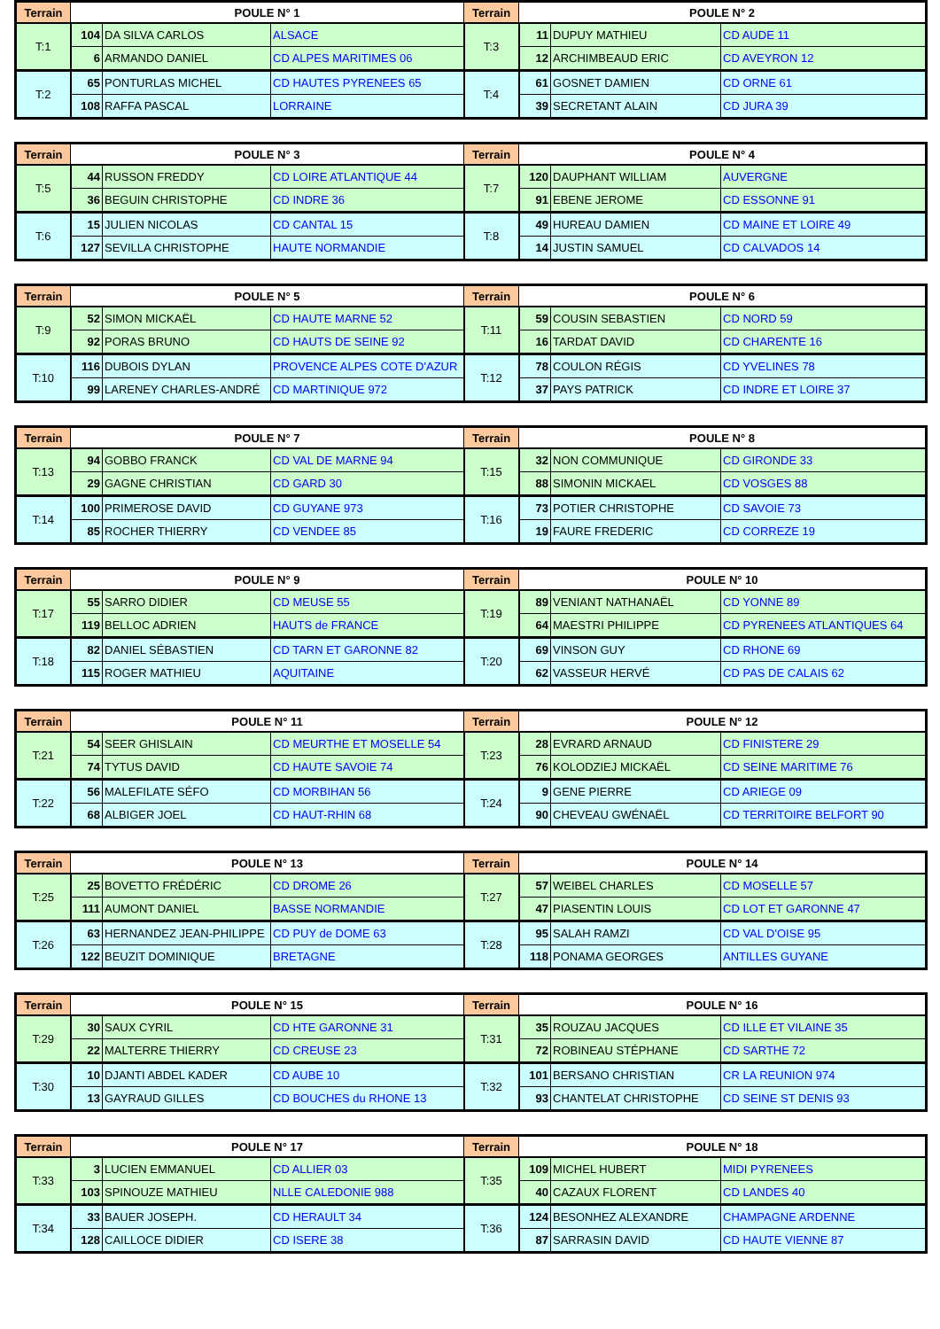| Terrain | POULE N° 1 | | | Terrain | POULE N° 2 | | |
| --- | --- | --- | --- | --- | --- | --- | --- |
| T:1 | 104 | DA SILVA CARLOS | ALSACE | T:3 | 11 | DUPUY MATHIEU | CD AUDE 11 |
| | 6 | ARMANDO DANIEL | CD ALPES MARITIMES 06 | | 12 | ARCHIMBEAUD ERIC | CD AVEYRON 12 |
| T:2 | 65 | PONTURLAS MICHEL | CD HAUTES PYRENEES 65 | T:4 | 61 | GOSNET DAMIEN | CD ORNE 61 |
| | 108 | RAFFA PASCAL | LORRAINE | | 39 | SECRETANT ALAIN | CD JURA 39 |
| Terrain | POULE N° 3 | | | Terrain | POULE N° 4 | | |
| --- | --- | --- | --- | --- | --- | --- | --- |
| T:5 | 44 | RUSSON FREDDY | CD LOIRE ATLANTIQUE 44 | T:7 | 120 | DAUPHANT WILLIAM | AUVERGNE |
| | 36 | BEGUIN CHRISTOPHE | CD INDRE 36 | | 91 | EBENE JEROME | CD ESSONNE 91 |
| T:6 | 15 | JULIEN NICOLAS | CD CANTAL 15 | T:8 | 49 | HUREAU DAMIEN | CD MAINE ET LOIRE 49 |
| | 127 | SEVILLA CHRISTOPHE | HAUTE NORMANDIE | | 14 | JUSTIN SAMUEL | CD CALVADOS 14 |
| Terrain | POULE N° 5 | | | Terrain | POULE N° 6 | | |
| --- | --- | --- | --- | --- | --- | --- | --- |
| T:9 | 52 | SIMON MICKAËL | CD HAUTE MARNE 52 | T:11 | 59 | COUSIN SEBASTIEN | CD NORD 59 |
| | 92 | PORAS BRUNO | CD HAUTS DE SEINE 92 | | 16 | TARDAT DAVID | CD CHARENTE 16 |
| T:10 | 116 | DUBOIS DYLAN | PROVENCE ALPES COTE D'AZUR | T:12 | 78 | COULON RÉGIS | CD YVELINES 78 |
| | 99 | LARENEY CHARLES-ANDRÉ | CD MARTINIQUE 972 | | 37 | PAYS PATRICK | CD INDRE ET LOIRE 37 |
| Terrain | POULE N° 7 | | | Terrain | POULE N° 8 | | |
| --- | --- | --- | --- | --- | --- | --- | --- |
| T:13 | 94 | GOBBO FRANCK | CD VAL DE MARNE 94 | T:15 | 32 | NON COMMUNIQUE | CD GIRONDE 33 |
| | 29 | GAGNE CHRISTIAN | CD GARD 30 | | 88 | SIMONIN MICKAEL | CD VOSGES 88 |
| T:14 | 100 | PRIMEROSE DAVID | CD GUYANE 973 | T:16 | 73 | POTIER CHRISTOPHE | CD SAVOIE 73 |
| | 85 | ROCHER THIERRY | CD VENDEE 85 | | 19 | FAURE FREDERIC | CD CORREZE 19 |
| Terrain | POULE N° 9 | | | Terrain | POULE N° 10 | | |
| --- | --- | --- | --- | --- | --- | --- | --- |
| T:17 | 55 | SARRO DIDIER | CD MEUSE 55 | T:19 | 89 | VENIANT NATHANAËL | CD YONNE 89 |
| | 119 | BELLOC ADRIEN | HAUTS de FRANCE | | 64 | MAESTRI PHILIPPE | CD PYRENEES ATLANTIQUES 64 |
| T:18 | 82 | DANIEL SÉBASTIEN | CD TARN ET GARONNE 82 | T:20 | 69 | VINSON GUY | CD RHONE 69 |
| | 115 | ROGER MATHIEU | AQUITAINE | | 62 | VASSEUR HERVÉ | CD PAS DE CALAIS 62 |
| Terrain | POULE N° 11 | | | Terrain | POULE N° 12 | | |
| --- | --- | --- | --- | --- | --- | --- | --- |
| T:21 | 54 | SEER GHISLAIN | CD MEURTHE ET MOSELLE 54 | T:23 | 28 | EVRARD ARNAUD | CD FINISTERE 29 |
| | 74 | TYTUS DAVID | CD HAUTE SAVOIE 74 | | 76 | KOLODZIEJ MICKAËL | CD SEINE MARITIME 76 |
| T:22 | 56 | MALEFILATE SÉFO | CD MORBIHAN 56 | T:24 | 9 | GENE PIERRE | CD ARIEGE 09 |
| | 68 | ALBIGER JOEL | CD HAUT-RHIN 68 | | 90 | CHEVEAU GWÉNAËL | CD TERRITOIRE BELFORT 90 |
| Terrain | POULE N° 13 | | | Terrain | POULE N° 14 | | |
| --- | --- | --- | --- | --- | --- | --- | --- |
| T:25 | 25 | BOVETTO FRÉDÉRIC | CD DROME 26 | T:27 | 57 | WEIBEL CHARLES | CD MOSELLE 57 |
| | 111 | AUMONT DANIEL | BASSE NORMANDIE | | 47 | PIASENTIN LOUIS | CD LOT ET GARONNE 47 |
| T:26 | 63 | HERNANDEZ JEAN-PHILIPPE | CD PUY de DOME 63 | T:28 | 95 | SALAH RAMZI | CD VAL D'OISE 95 |
| | 122 | BEUZIT DOMINIQUE | BRETAGNE | | 118 | PONAMA GEORGES | ANTILLES GUYANE |
| Terrain | POULE N° 15 | | | Terrain | POULE N° 16 | | |
| --- | --- | --- | --- | --- | --- | --- | --- |
| T:29 | 30 | SAUX CYRIL | CD HTE GARONNE 31 | T:31 | 35 | ROUZAU JACQUES | CD ILLE ET VILAINE 35 |
| | 22 | MALTERRE THIERRY | CD CREUSE 23 | | 72 | ROBINEAU STÉPHANE | CD SARTHE 72 |
| T:30 | 10 | DJANTI ABDEL KADER | CD AUBE 10 | T:32 | 101 | BERSANO CHRISTIAN | CR LA REUNION 974 |
| | 13 | GAYRAUD GILLES | CD BOUCHES du RHONE 13 | | 93 | CHANTELAT CHRISTOPHE | CD SEINE ST DENIS 93 |
| Terrain | POULE N° 17 | | | Terrain | POULE N° 18 | | |
| --- | --- | --- | --- | --- | --- | --- | --- |
| T:33 | 3 | LUCIEN EMMANUEL | CD ALLIER 03 | T:35 | 109 | MICHEL HUBERT | MIDI PYRENEES |
| | 103 | SPINOUZE MATHIEU | NLLE CALEDONIE 988 | | 40 | CAZAUX FLORENT | CD LANDES 40 |
| T:34 | 33 | BAUER JOSEPH. | CD HERAULT 34 | T:36 | 124 | BESONHEZ ALEXANDRE | CHAMPAGNE ARDENNE |
| | 128 | CAILLOCE DIDIER | CD ISERE 38 | | 87 | SARRASIN DAVID | CD HAUTE VIENNE 87 |